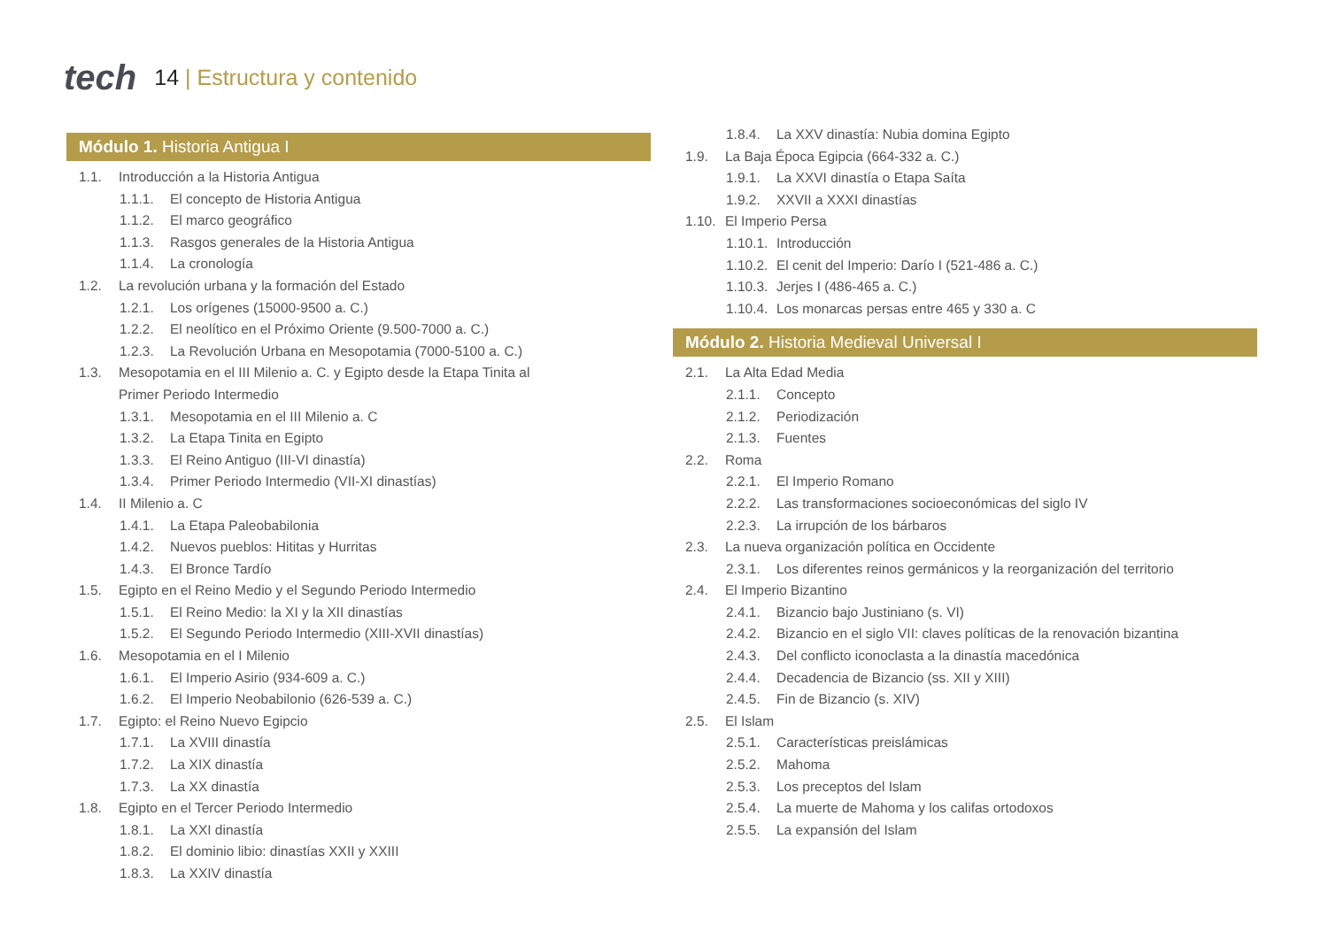tech
14 | Estructura y contenido
Módulo 1. Historia Antigua I
1.1. Introducción a la Historia Antigua
1.1.1. El concepto de Historia Antigua
1.1.2. El marco geográfico
1.1.3. Rasgos generales de la Historia Antigua
1.1.4. La cronología
1.2. La revolución urbana y la formación del Estado
1.2.1. Los orígenes (15000-9500 a. C.)
1.2.2. El neolítico en el Próximo Oriente (9.500-7000 a. C.)
1.2.3. La Revolución Urbana en Mesopotamia (7000-5100 a. C.)
1.3. Mesopotamia en el III Milenio a. C. y Egipto desde la Etapa Tinita al Primer Periodo Intermedio
1.3.1. Mesopotamia en el III Milenio a. C
1.3.2. La Etapa Tinita en Egipto
1.3.3. El Reino Antiguo (III-VI dinastía)
1.3.4. Primer Periodo Intermedio (VII-XI dinastías)
1.4. II Milenio a. C
1.4.1. La Etapa Paleobabilonia
1.4.2. Nuevos pueblos: Hititas y Hurritas
1.4.3. El Bronce Tardío
1.5. Egipto en el Reino Medio y el Segundo Periodo Intermedio
1.5.1. El Reino Medio: la XI y la XII dinastías
1.5.2. El Segundo Periodo Intermedio (XIII-XVII dinastías)
1.6. Mesopotamia en el I Milenio
1.6.1. El Imperio Asirio (934-609 a. C.)
1.6.2. El Imperio Neobabilonio (626-539 a. C.)
1.7. Egipto: el Reino Nuevo Egipcio
1.7.1. La XVIII dinastía
1.7.2. La XIX dinastía
1.7.3. La XX dinastía
1.8. Egipto en el Tercer Periodo Intermedio
1.8.1. La XXI dinastía
1.8.2. El dominio libio: dinastías XXII y XXIII
1.8.3. La XXIV dinastía
1.8.4. La XXV dinastía: Nubia domina Egipto
1.9. La Baja Época Egipcia (664-332 a. C.)
1.9.1. La XXVI dinastía o Etapa Saíta
1.9.2. XXVII a XXXI dinastías
1.10. El Imperio Persa
1.10.1. Introducción
1.10.2. El cenit del Imperio: Darío I (521-486 a. C.)
1.10.3. Jerjes I (486-465 a. C.)
1.10.4. Los monarcas persas entre 465 y 330 a. C
Módulo 2. Historia Medieval Universal I
2.1. La Alta Edad Media
2.1.1. Concepto
2.1.2. Periodización
2.1.3. Fuentes
2.2. Roma
2.2.1. El Imperio Romano
2.2.2. Las transformaciones socioeconómicas del siglo IV
2.2.3. La irrupción de los bárbaros
2.3. La nueva organización política en Occidente
2.3.1. Los diferentes reinos germánicos y la reorganización del territorio
2.4. El Imperio Bizantino
2.4.1. Bizancio bajo Justiniano (s. VI)
2.4.2. Bizancio en el siglo VII: claves políticas de la renovación bizantina
2.4.3. Del conflicto iconoclasta a la dinastía macedónica
2.4.4. Decadencia de Bizancio (ss. XII y XIII)
2.4.5. Fin de Bizancio (s. XIV)
2.5. El Islam
2.5.1. Características preislámicas
2.5.2. Mahoma
2.5.3. Los preceptos del Islam
2.5.4. La muerte de Mahoma y los califas ortodoxos
2.5.5. La expansión del Islam